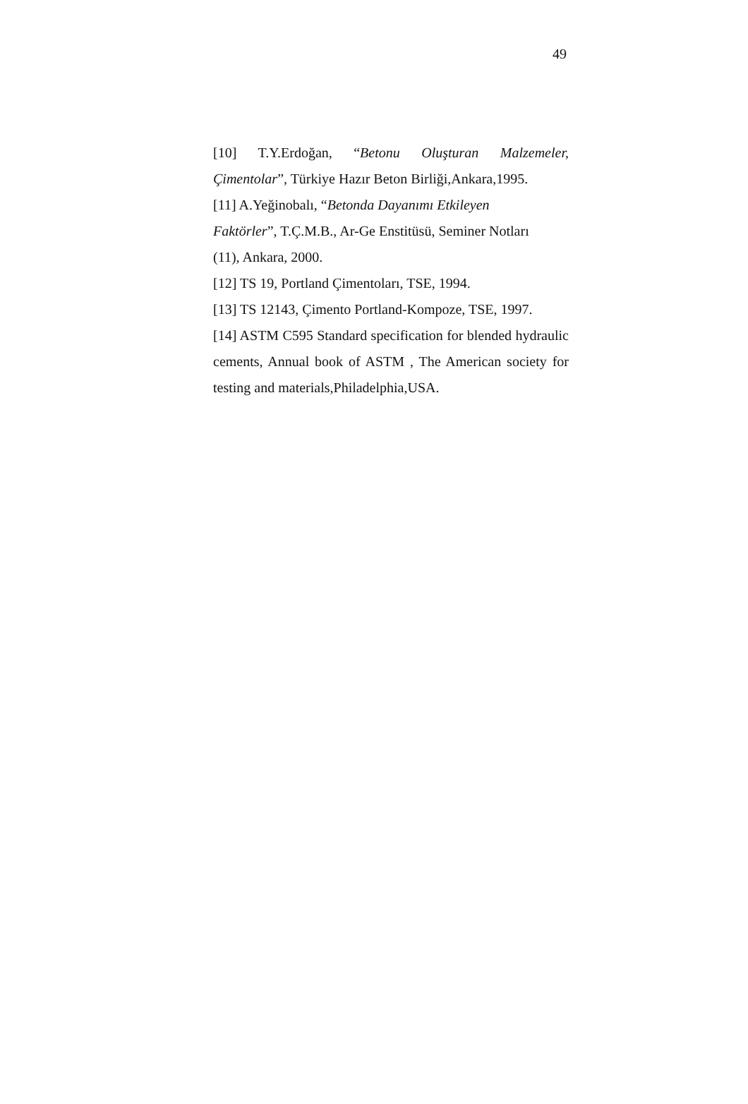49
[10] T.Y.Erdoğan, “Betonu Oluşturan Malzemeler, Çimentolar”, Türkiye Hazır Beton Birliği,Ankara,1995.
[11] A.Yeğinobalı, “Betonda Dayanımı Etkileyen
Faktörler”, T.Ç.M.B., Ar-Ge Enstitüsü, Seminer Notları
(11), Ankara, 2000.
[12] TS 19, Portland Çimentoları, TSE, 1994.
[13] TS 12143, Çimento Portland-Kompoze, TSE, 1997.
[14] ASTM C595 Standard specification for blended hydraulic cements, Annual book of ASTM , The American society for testing and materials,Philadelphia,USA.